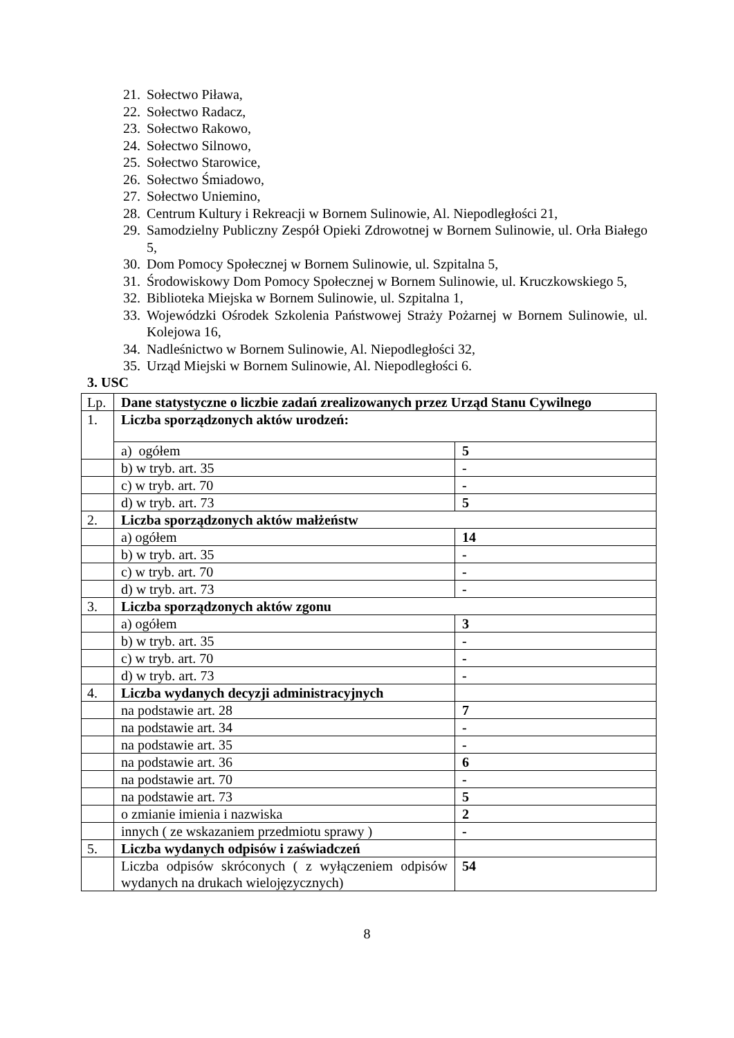21. Sołectwo Piława,
22. Sołectwo Radacz,
23. Sołectwo Rakowo,
24. Sołectwo Silnowo,
25. Sołectwo Starowice,
26. Sołectwo Śmiadowo,
27. Sołectwo Uniemino,
28. Centrum Kultury i Rekreacji w Bornem Sulinowie, Al. Niepodległości 21,
29. Samodzielny Publiczny Zespół Opieki Zdrowotnej w Bornem Sulinowie, ul. Orła Białego 5,
30. Dom Pomocy Społecznej w Bornem Sulinowie, ul. Szpitalna 5,
31. Środowiskowy Dom Pomocy Społecznej w Bornem Sulinowie, ul. Kruczkowskiego 5,
32. Biblioteka Miejska w Bornem Sulinowie, ul. Szpitalna 1,
33. Wojewódzki Ośrodek Szkolenia Państwowej Straży Pożarnej w Bornem Sulinowie, ul. Kolejowa 16,
34. Nadleśnictwo w Bornem Sulinowie, Al. Niepodległości 32,
35. Urząd Miejski w Bornem Sulinowie, Al. Niepodległości 6.
3. USC
| Lp. | Dane statystyczne o liczbie zadań zrealizowanych przez Urząd Stanu Cywilnego | |
| 1. | Liczba sporządzonych aktów urodzeń: | |
| | a) ogółem | 5 |
| | b) w tryb. art. 35 | - |
| | c) w tryb. art. 70 | - |
| | d) w tryb. art. 73 | 5 |
| 2. | Liczba sporządzonych aktów małżeństw | |
| | a) ogółem | 14 |
| | b) w tryb. art. 35 | - |
| | c) w tryb. art. 70 | - |
| | d) w tryb. art. 73 | - |
| 3. | Liczba sporządzonych aktów zgonu | |
| | a) ogółem | 3 |
| | b) w tryb. art. 35 | - |
| | c) w tryb. art. 70 | - |
| | d) w tryb. art. 73 | - |
| 4. | Liczba wydanych decyzji administracyjnych | |
| | na podstawie art. 28 | 7 |
| | na podstawie art. 34 | - |
| | na podstawie art. 35 | - |
| | na podstawie art. 36 | 6 |
| | na podstawie art. 70 | - |
| | na podstawie art. 73 | 5 |
| | o zmianie imienia i nazwiska | 2 |
| | innych ( ze wskazaniem przedmiotu sprawy ) | - |
| 5. | Liczba wydanych odpisów i zaświadczeń | |
| | Liczba odpisów skróconych ( z wyłączeniem odpisów wydanych na drukach wielojęzycznych) | 54 |
8